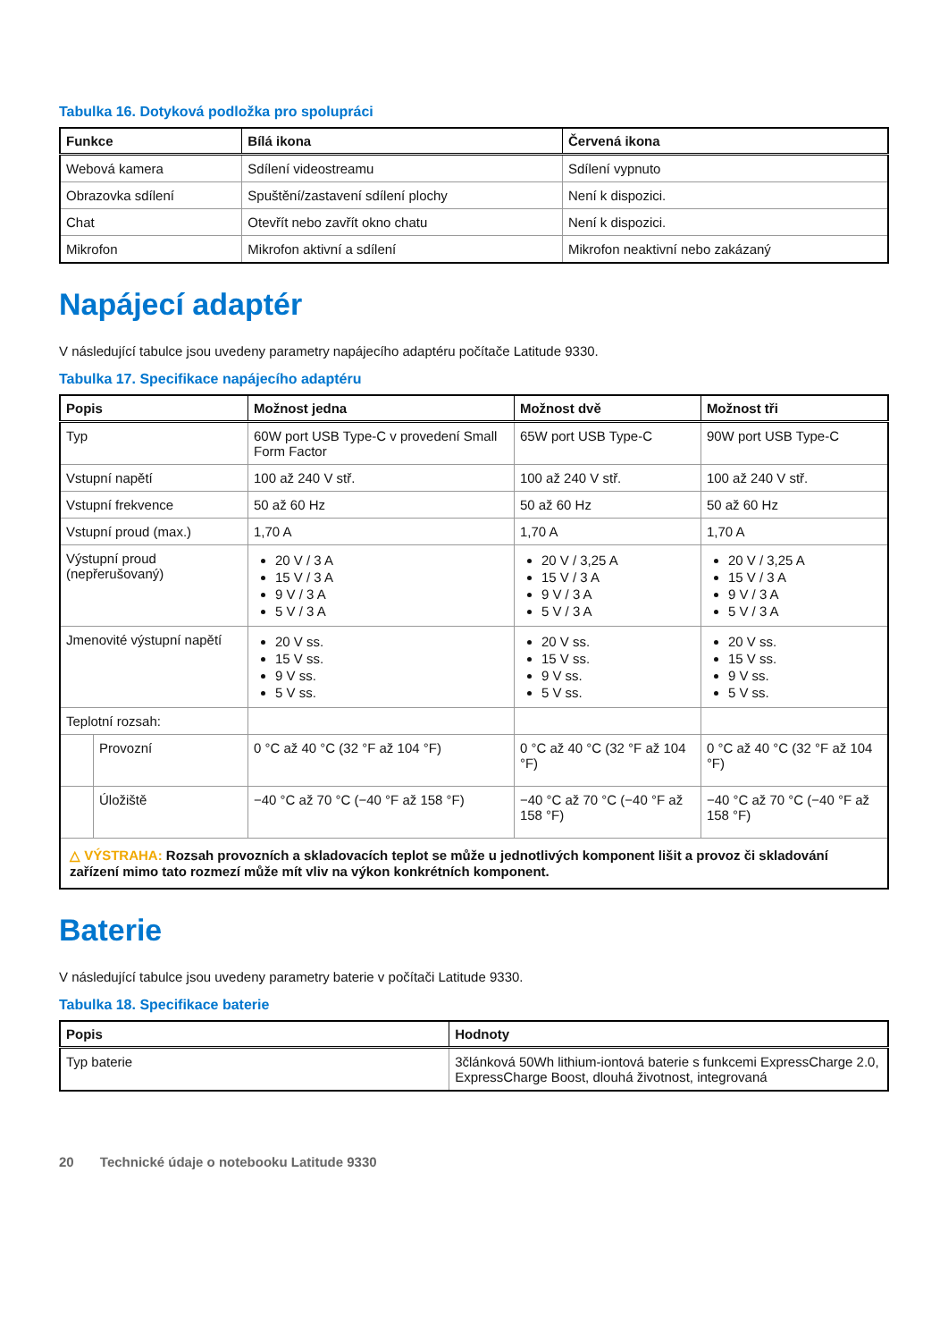Tabulka 16. Dotyková podložka pro spolupráci
| Funkce | Bílá ikona | Červená ikona |
| --- | --- | --- |
| Webová kamera | Sdílení videostreamu | Sdílení vypnuto |
| Obrazovka sdílení | Spuštění/zastavení sdílení plochy | Není k dispozici. |
| Chat | Otevřít nebo zavřít okno chatu | Není k dispozici. |
| Mikrofon | Mikrofon aktivní a sdílení | Mikrofon neaktivní nebo zakázaný |
Napájecí adaptér
V následující tabulce jsou uvedeny parametry napájecího adaptéru počítače Latitude 9330.
Tabulka 17. Specifikace napájecího adaptéru
| Popis | | Možnost jedna | Možnost dvě | Možnost tři |
| --- | --- | --- | --- | --- |
| Typ | | 60W port USB Type-C v provedení Small Form Factor | 65W port USB Type-C | 90W port USB Type-C |
| Vstupní napětí | | 100 až 240 V stř. | 100 až 240 V stř. | 100 až 240 V stř. |
| Vstupní frekvence | | 50 až 60 Hz | 50 až 60 Hz | 50 až 60 Hz |
| Vstupní proud (max.) | | 1,70 A | 1,70 A | 1,70 A |
| Výstupní proud (nepřerušovaný) | | 20 V / 3 A 15 V / 3 A 9 V / 3 A 5 V / 3 A | 20 V / 3,25 A 15 V / 3 A 9 V / 3 A 5 V / 3 A | 20 V / 3,25 A 15 V / 3 A 9 V / 3 A 5 V / 3 A |
| Jmenovité výstupní napětí | | 20 V ss. 15 V ss. 9 V ss. 5 V ss. | 20 V ss. 15 V ss. 9 V ss. 5 V ss. | 20 V ss. 15 V ss. 9 V ss. 5 V ss. |
| Teplotní rozsah: | | | | |
| | Provozní | 0 °C až 40 °C (32 °F až 104 °F) | 0 °C až 40 °C (32 °F až 104 °F) | 0 °C až 40 °C (32 °F až 104 °F) |
| | Úložiště | −40 °C až 70 °C (−40 °F až 158 °F) | −40 °C až 70 °C (−40 °F až 158 °F) | −40 °C až 70 °C (−40 °F až 158 °F) |
| △ VÝSTRAHA: Rozsah provozních a skladovacích teplot se může u jednotlivých komponent lišit a provoz či skladování zařízení mimo tato rozmezí může mít vliv na výkon konkrétních komponent. | | | | |
Baterie
V následující tabulce jsou uvedeny parametry baterie v počítači Latitude 9330.
Tabulka 18. Specifikace baterie
| Popis | Hodnoty |
| --- | --- |
| Typ baterie | 3článková 50Wh lithium-iontová baterie s funkcemi ExpressCharge 2.0, ExpressCharge Boost, dlouhá životnost, integrovaná |
20 Technické údaje o notebooku Latitude 9330